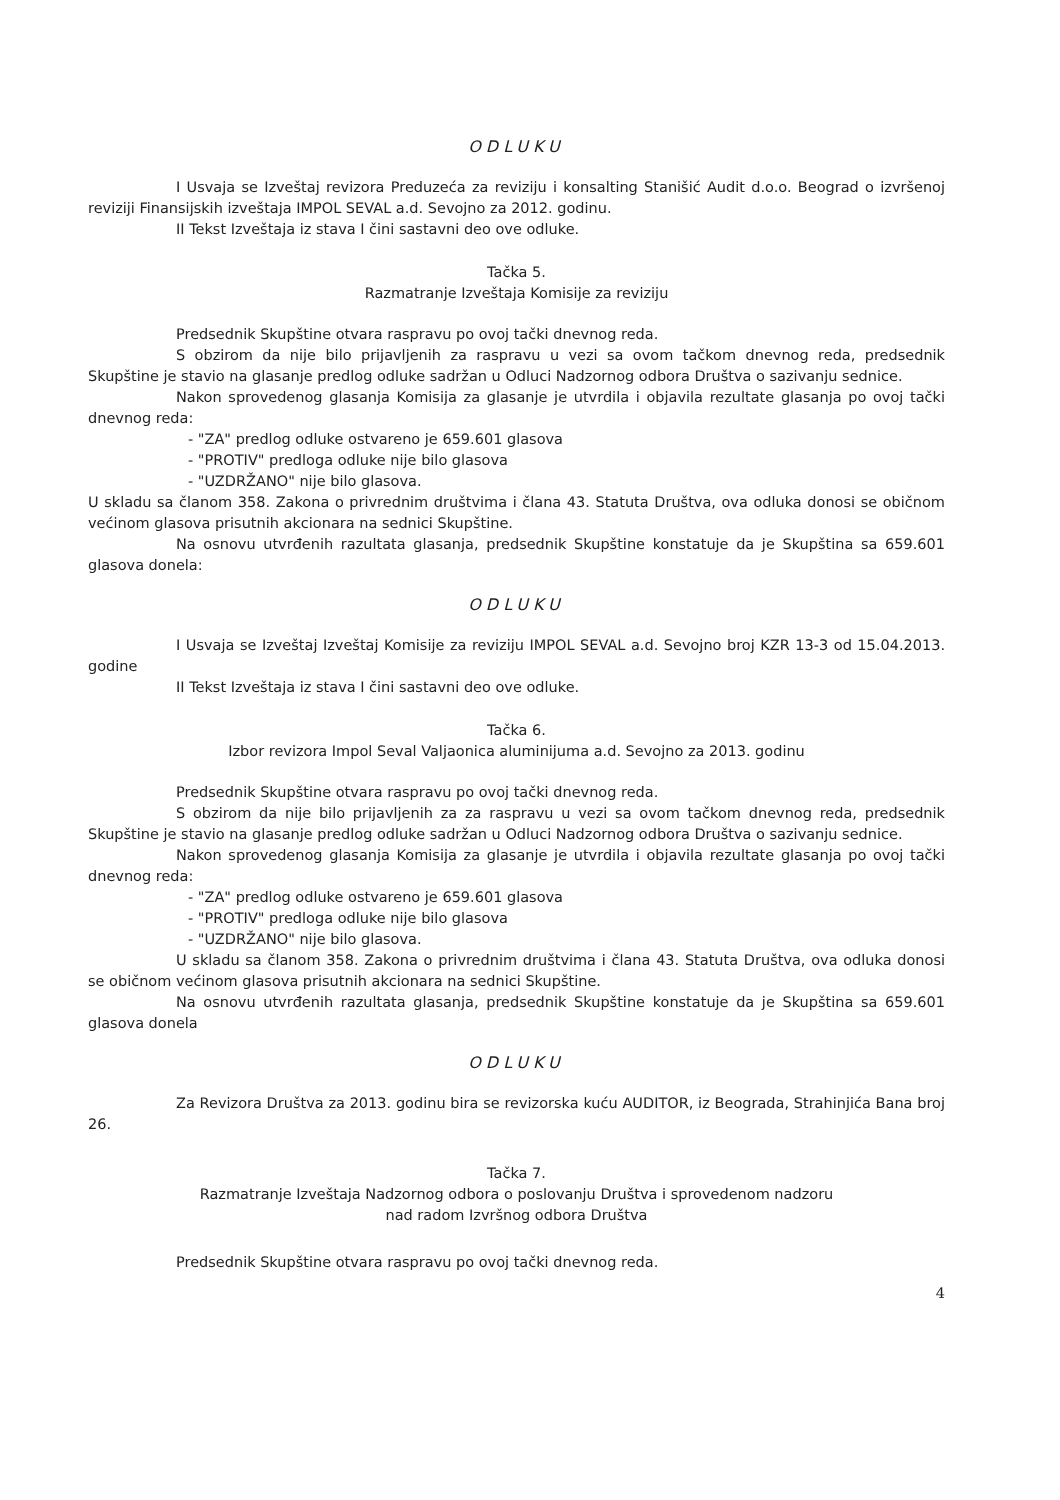ODLUKU
I Usvaja se Izveštaj revizora Preduzeća za reviziju i konsalting Stanišić Audit d.o.o. Beograd o izvršenoj reviziji Finansijskih izveštaja IMPOL SEVAL a.d. Sevojno za 2012. godinu.
II Tekst Izveštaja iz stava I čini sastavni deo ove odluke.
Tačka 5.
Razmatranje Izveštaja Komisije za reviziju
Predsednik Skupštine otvara raspravu po ovoj tački dnevnog reda.
S obzirom da nije bilo prijavljenih za raspravu u vezi sa ovom tačkom dnevnog reda, predsednik Skupštine je stavio na glasanje predlog odluke sadržan u Odluci Nadzornog odbora Društva o sazivanju sednice.
Nakon sprovedenog glasanja Komisija za glasanje je utvrdila i objavila rezultate glasanja po ovoj tački dnevnog reda:
- "ZA" predlog odluke ostvareno je 659.601 glasova
- "PROTIV" predloga odluke nije bilo glasova
- "UZDRŽANO" nije bilo glasova.
U skladu sa članom 358. Zakona o privrednim društvima i člana 43. Statuta Društva, ova odluka donosi se običnom većinom glasova prisutnih akcionara na sednici Skupštine.
Na osnovu utvrđenih razultata glasanja, predsednik Skupštine konstatuje da je Skupština sa 659.601 glasova donela:
ODLUKU
I Usvaja se Izveštaj Izveštaj Komisije za reviziju IMPOL SEVAL a.d. Sevojno broj KZR 13-3 od 15.04.2013. godine
II Tekst Izveštaja iz stava I čini sastavni deo ove odluke.
Tačka 6.
Izbor revizora Impol Seval Valjaonica aluminijuma a.d. Sevojno za 2013. godinu
Predsednik Skupštine otvara raspravu po ovoj tački dnevnog reda.
S obzirom da nije bilo prijavljenih za za raspravu u vezi sa ovom tačkom dnevnog reda, predsednik Skupštine je stavio na glasanje predlog odluke sadržan u Odluci Nadzornog odbora Društva o sazivanju sednice.
Nakon sprovedenog glasanja Komisija za glasanje je utvrdila i objavila rezultate glasanja po ovoj tački dnevnog reda:
- "ZA" predlog odluke ostvareno je 659.601 glasova
- "PROTIV" predloga odluke nije bilo glasova
- "UZDRŽANO" nije bilo glasova.
U skladu sa članom 358. Zakona o privrednim društvima i člana 43. Statuta Društva, ova odluka donosi se običnom većinom glasova prisutnih akcionara na sednici Skupštine.
Na osnovu utvrđenih razultata glasanja, predsednik Skupštine konstatuje da je Skupština sa 659.601 glasova donela
ODLUKU
Za Revizora Društva za 2013. godinu bira se revizorska kuću AUDITOR, iz Beograda, Strahinjića Bana broj 26.
Tačka 7.
Razmatranje Izveštaja Nadzornog odbora o poslovanju Društva i sprovedenom nadzoru
nad radom Izvršnog odbora Društva
Predsednik Skupštine otvara raspravu po ovoj tački dnevnog reda.
4